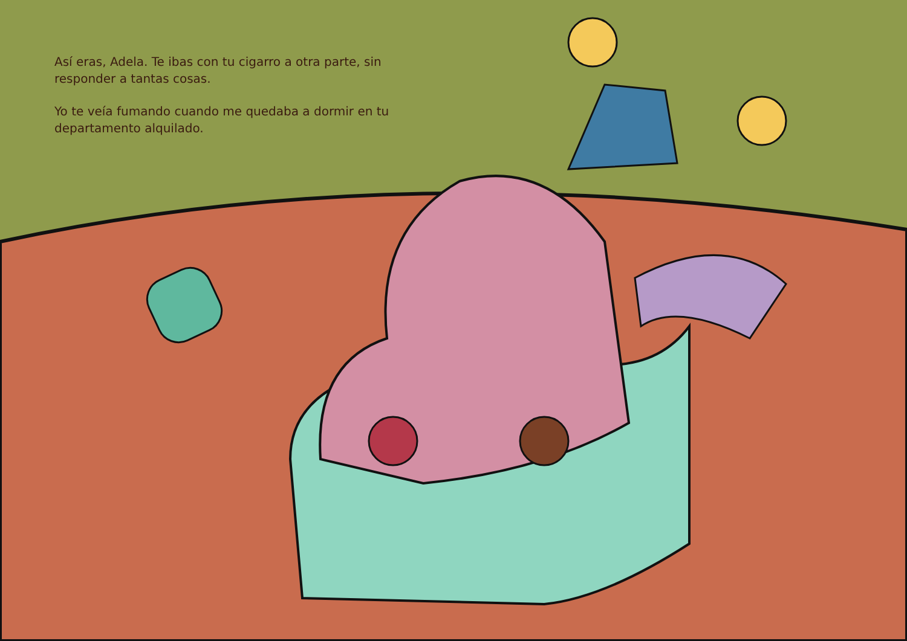Así eras, Adela. Te ibas con tu cigarro a otra parte, sin responder a tantas cosas.
Yo te veía fumando cuando me quedaba a dormir en tu departamento alquilado.